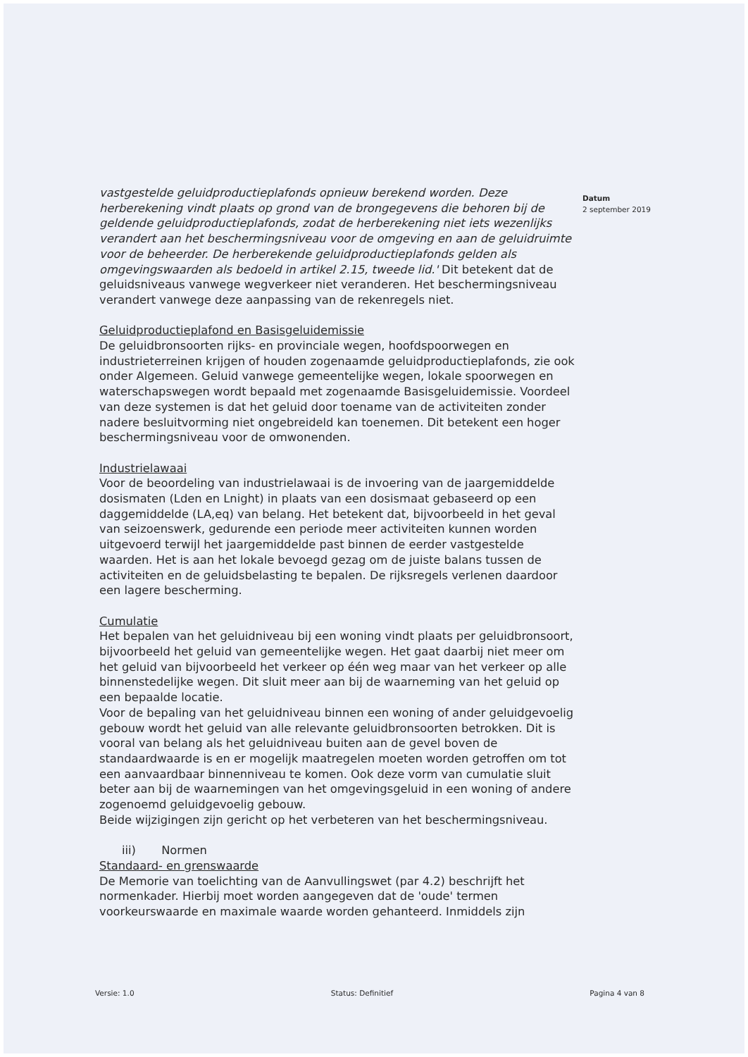Datum
2 september 2019
vastgestelde geluidproductieplafonds opnieuw berekend worden. Deze herberekening vindt plaats op grond van de brongegevens die behoren bij de geldende geluidproductieplafonds, zodat de herberekening niet iets wezenlijks verandert aan het beschermingsniveau voor de omgeving en aan de geluidruimte voor de beheerder. De herberekende geluidproductieplafonds gelden als omgevingswaarden als bedoeld in artikel 2.15, tweede lid.' Dit betekent dat de geluidsniveaus vanwege wegverkeer niet veranderen. Het beschermingsniveau verandert vanwege deze aanpassing van de rekenregels niet.
Geluidproductieplafond en Basisgeluidemissie
De geluidbronsoorten rijks- en provinciale wegen, hoofdspoorwegen en industrieterreinen krijgen of houden zogenaamde geluidproductieplafonds, zie ook onder Algemeen. Geluid vanwege gemeentelijke wegen, lokale spoorwegen en waterschapswegen wordt bepaald met zogenaamde Basisgeluidemissie. Voordeel van deze systemen is dat het geluid door toename van de activiteiten zonder nadere besluitvorming niet ongebreideld kan toenemen. Dit betekent een hoger beschermingsniveau voor de omwonenden.
Industrielawaai
Voor de beoordeling van industrielawaai is de invoering van de jaargemiddelde dosismaten (Lden en Lnight) in plaats van een dosismaat gebaseerd op een daggemiddelde (LA,eq) van belang. Het betekent dat, bijvoorbeeld in het geval van seizoenswerk, gedurende een periode meer activiteiten kunnen worden uitgevoerd terwijl het jaargemiddelde past binnen de eerder vastgestelde waarden. Het is aan het lokale bevoegd gezag om de juiste balans tussen de activiteiten en de geluidsbelasting te bepalen. De rijksregels verlenen daardoor een lagere bescherming.
Cumulatie
Het bepalen van het geluidniveau bij een woning vindt plaats per geluidbronsoort, bijvoorbeeld het geluid van gemeentelijke wegen. Het gaat daarbij niet meer om het geluid van bijvoorbeeld het verkeer op één weg maar van het verkeer op alle binnenstedelijke wegen. Dit sluit meer aan bij de waarneming van het geluid op een bepaalde locatie.
Voor de bepaling van het geluidniveau binnen een woning of ander geluidgevoelig gebouw wordt het geluid van alle relevante geluidbronsoorten betrokken. Dit is vooral van belang als het geluidniveau buiten aan de gevel boven de standaardwaarde is en er mogelijk maatregelen moeten worden getroffen om tot een aanvaardbaar binnenniveau te komen. Ook deze vorm van cumulatie sluit beter aan bij de waarnemingen van het omgevingsgeluid in een woning of andere zogenoemd geluidgevoelig gebouw.
Beide wijzigingen zijn gericht op het verbeteren van het beschermingsniveau.
iii) Normen
Standaard- en grenswaarde
De Memorie van toelichting van de Aanvullingswet (par 4.2) beschrijft het normenkader. Hierbij moet worden aangegeven dat de 'oude' termen voorkeurswaarde en maximale waarde worden gehanteerd. Inmiddels zijn
Versie: 1.0 Status: Definitief Pagina 4 van 8